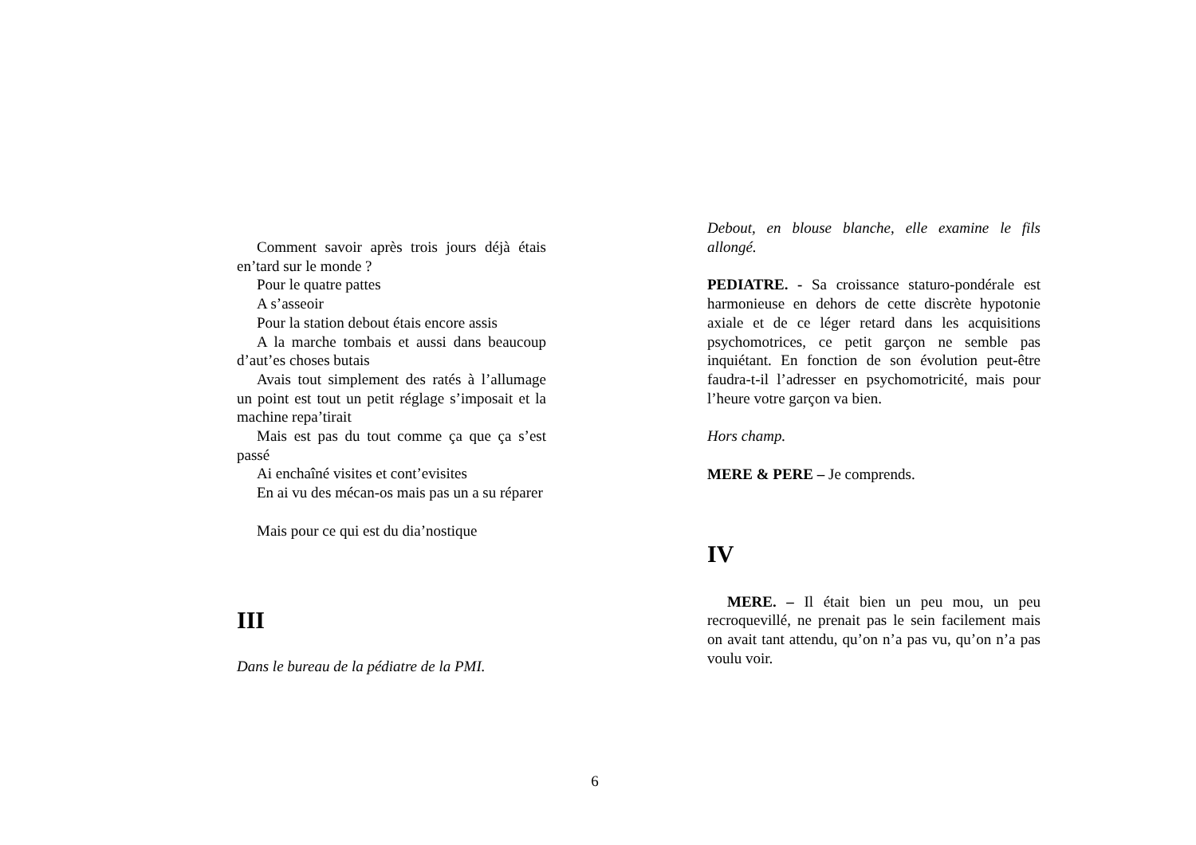Comment savoir après trois jours déjà étais en’tard sur le monde ?
Pour le quatre pattes
A s’asseoir
Pour la station debout étais encore assis
A la marche tombais et aussi dans beaucoup d’aut’es choses butais
Avais tout simplement des ratés à l’allumage un point est tout un petit réglage s’imposait et la machine repa’tirait
Mais est pas du tout comme ça que ça s’est passé
Ai enchaîné visites et cont’evisites
En ai vu des mécan-os mais pas un a su réparer
Mais pour ce qui est du dia’nostique
III
Dans le bureau de la pédiatre de la PMI.
Debout, en blouse blanche, elle examine le fils allongé.
PEDIATRE. - Sa croissance staturo-pondérale est harmonieuse en dehors de cette discrète hypotonie axiale et de ce léger retard dans les acquisitions psychomotrices, ce petit garçon ne semble pas inquiétant. En fonction de son évolution peut-être faudra-t-il l’adresser en psychomotricité, mais pour l’heure votre garçon va bien.
Hors champ.
MERE & PERE – Je comprends.
IV
MERE. – Il était bien un peu mou, un peu recroquevillé, ne prenait pas le sein facilement mais on avait tant attendu, qu’on n’a pas vu, qu’on n’a pas voulu voir.
6